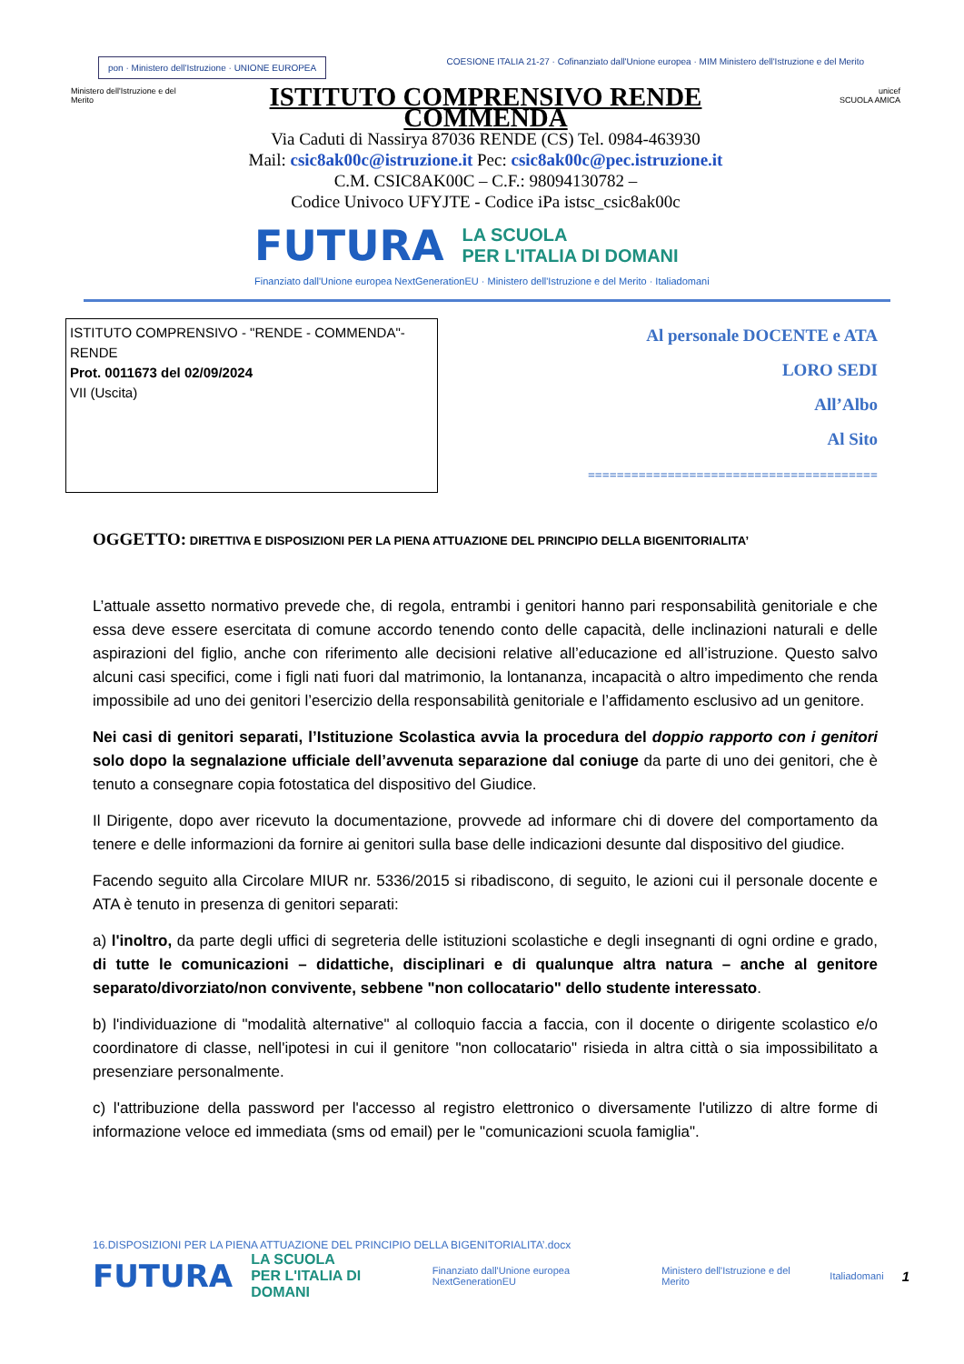pon · Ministero dell'Istruzione · UNIONE EUROPEA
COESIONE ITALIA 21-27 · Cofinanziato dall'Unione europea · MIM Ministero dell'Istruzione e del Merito
Ministero dell'Istruzione e del Merito
ISTITUTO COMPRENSIVO RENDE COMMENDA
Via Caduti di Nassirya 87036 RENDE (CS) Tel. 0984-463930
Mail: csic8ak00c@istruzione.it Pec: csic8ak00c@pec.istruzione.it
C.M. CSIC8AK00C – C.F.: 98094130782 –
Codice Univoco UFYJTE - Codice iPa istsc_csic8ak00c
unicef
SCUOLA AMICA
FUTURA LA SCUOLA
PER L'ITALIA DI DOMANI
Finanziato dall'Unione europea NextGenerationEU · Ministero dell'Istruzione e del Merito · Italiadomani
ISTITUTO COMPRENSIVO - "RENDE - COMMENDA"-RENDE
Prot. 0011673 del 02/09/2024
VII (Uscita)
Al personale DOCENTE e ATA
LORO SEDI
All’Albo
Al Sito
========================================
OGGETTO: DIRETTIVA E DISPOSIZIONI PER LA PIENA ATTUAZIONE DEL PRINCIPIO DELLA BIGENITORIALITA’
L’attuale assetto normativo prevede che, di regola, entrambi i genitori hanno pari responsabilità genitoriale e che essa deve essere esercitata di comune accordo tenendo conto delle capacità, delle inclinazioni naturali e delle aspirazioni del figlio, anche con riferimento alle decisioni relative all’educazione ed all’istruzione. Questo salvo alcuni casi specifici, come i figli nati fuori dal matrimonio, la lontananza, incapacità o altro impedimento che renda impossibile ad uno dei genitori l’esercizio della responsabilità genitoriale e l’affidamento esclusivo ad un genitore.
Nei casi di genitori separati, l’Istituzione Scolastica avvia la procedura del doppio rapporto con i genitori solo dopo la segnalazione ufficiale dell’avvenuta separazione dal coniuge da parte di uno dei genitori, che è tenuto a consegnare copia fotostatica del dispositivo del Giudice.
Il Dirigente, dopo aver ricevuto la documentazione, provvede ad informare chi di dovere del comportamento da tenere e delle informazioni da fornire ai genitori sulla base delle indicazioni desunte dal dispositivo del giudice.
Facendo seguito alla Circolare MIUR nr. 5336/2015 si ribadiscono, di seguito, le azioni cui il personale docente e ATA è tenuto in presenza di genitori separati:
a) l'inoltro, da parte degli uffici di segreteria delle istituzioni scolastiche e degli insegnanti di ogni ordine e grado, di tutte le comunicazioni – didattiche, disciplinari e di qualunque altra natura – anche al genitore separato/divorziato/non convivente, sebbene "non collocatario" dello studente interessato.
b) l'individuazione di "modalità alternative" al colloquio faccia a faccia, con il docente o dirigente scolastico e/o coordinatore di classe, nell'ipotesi in cui il genitore "non collocatario" risieda in altra città o sia impossibilitato a presenziare personalmente.
c) l'attribuzione della password per l'accesso al registro elettronico o diversamente l'utilizzo di altre forme di informazione veloce ed immediata (sms od email) per le "comunicazioni scuola famiglia".
16.DISPOSIZIONI PER LA PIENA ATTUAZIONE DEL PRINCIPIO DELLA BIGENITORIALITA’.docx
FUTURA LA SCUOLA
PER L'ITALIA DI DOMANI Finanziato dall'Unione europea NextGenerationEU Ministero dell'Istruzione e del Merito Italiadomani 1